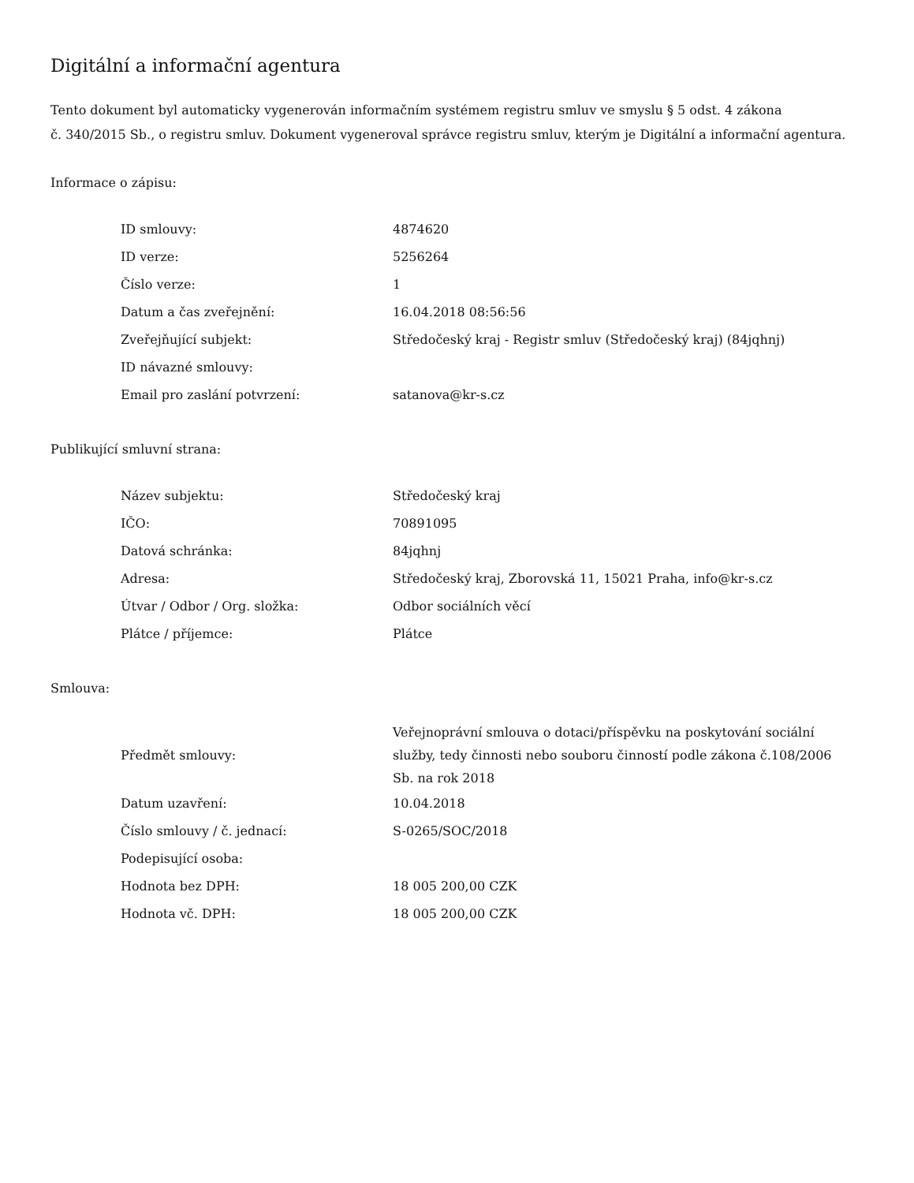Digitální a informační agentura
Tento dokument byl automaticky vygenerován informačním systémem registru smluv ve smyslu § 5 odst. 4 zákona
č. 340/2015 Sb., o registru smluv. Dokument vygeneroval správce registru smluv, kterým je Digitální a informační agentura.
Informace o zápisu:
| ID smlouvy: | 4874620 |
| ID verze: | 5256264 |
| Číslo verze: | 1 |
| Datum a čas zveřejnění: | 16.04.2018 08:56:56 |
| Zveřejňující subjekt: | Středočeský kraj - Registr smluv (Středočeský kraj) (84jqhnj) |
| ID návazné smlouvy: | |
| Email pro zaslání potvrzení: | satanova@kr-s.cz |
Publikující smluvní strana:
| Název subjektu: | Středočeský kraj |
| IČO: | 70891095 |
| Datová schránka: | 84jqhnj |
| Adresa: | Středočeský kraj, Zborovská 11, 15021 Praha, info@kr-s.cz |
| Útvar / Odbor / Org. složka: | Odbor sociálních věcí |
| Plátce / příjemce: | Plátce |
Smlouva:
| Předmět smlouvy: | Veřejnoprávní smlouva o dotaci/příspěvku na poskytování sociální služby, tedy činnosti nebo souboru činností podle zákona č.108/2006 Sb. na rok 2018 |
| Datum uzavření: | 10.04.2018 |
| Číslo smlouvy / č. jednací: | S-0265/SOC/2018 |
| Podepisující osoba: | |
| Hodnota bez DPH: | 18 005 200,00 CZK |
| Hodnota vč. DPH: | 18 005 200,00 CZK |